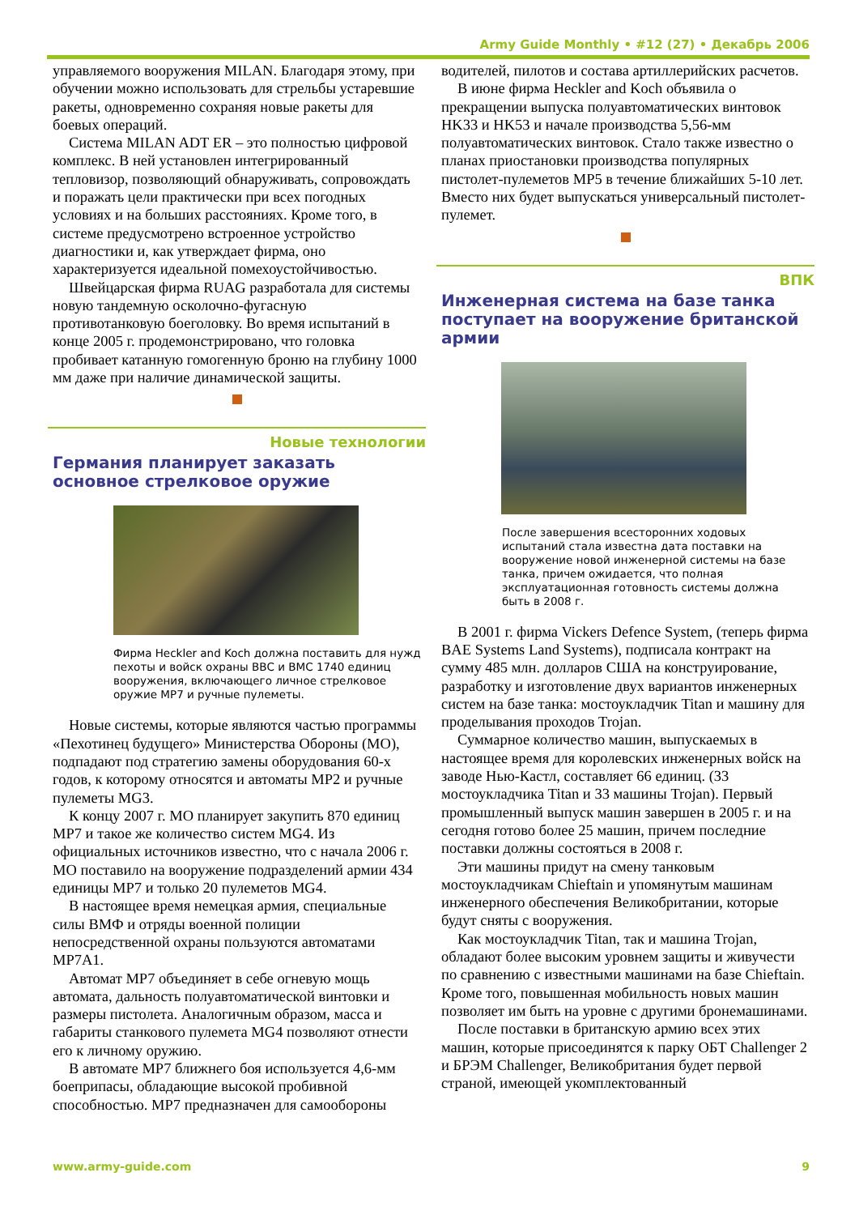Army Guide Monthly • #12 (27) • Декабрь 2006
управляемого вооружения MILAN. Благодаря этому, при обучении можно использовать для стрельбы устаревшие ракеты, одновременно сохраняя новые ракеты для боевых операций.
Система MILAN ADT ER – это полностью цифровой комплекс. В ней установлен интегрированный тепловизор, позволяющий обнаруживать, сопровождать и поражать цели практически при всех погодных условиях и на больших расстояниях. Кроме того, в системе предусмотрено встроенное устройство диагностики и, как утверждает фирма, оно характеризуется идеальной помехоустойчивостью.
Швейцарская фирма RUAG разработала для системы новую тандемную осколочно-фугасную противотанковую боеголовку. Во время испытаний в конце 2005 г. продемонстрировано, что головка пробивает катанную гомогенную броню на глубину 1000 мм даже при наличие динамической защиты.
Новые технологии
Германия планирует заказать основное стрелковое оружие
Фирма Heckler and Koch должна поставить для нужд пехоты и войск охраны ВВС и ВМС 1740 единиц вооружения, включающего личное стрелковое оружие MP7 и ручные пулеметы.
Новые системы, которые являются частью программы «Пехотинец будущего» Министерства Обороны (МО), подпадают под стратегию замены оборудования 60-х годов, к которому относятся и автоматы MP2 и ручные пулеметы MG3.
К концу 2007 г. МО планирует закупить 870 единиц MP7 и такое же количество систем MG4. Из официальных источников известно, что с начала 2006 г. МО поставило на вооружение подразделений армии 434 единицы MP7 и только 20 пулеметов MG4.
В настоящее время немецкая армия, специальные силы ВМФ и отряды военной полиции непосредственной охраны пользуются автоматами MP7A1.
Автомат MP7 объединяет в себе огневую мощь автомата, дальность полуавтоматической винтовки и размеры пистолета. Аналогичным образом, масса и габариты станкового пулемета MG4 позволяют отнести его к личному оружию.
В автомате MP7 ближнего боя используется 4,6-мм боеприпасы, обладающие высокой пробивной способностью. MP7 предназначен для самообороны
водителей, пилотов и состава артиллерийских расчетов.
В июне фирма Heckler and Koch объявила о прекращении выпуска полуавтоматических винтовок HK33 и HK53 и начале производства 5,56-мм полуавтоматических винтовок. Стало также известно о планах приостановки производства популярных пистолет-пулеметов MP5 в течение ближайших 5-10 лет. Вместо них будет выпускаться универсальный пистолет-пулемет.
ВПК
Инженерная система на базе танка поступает на вооружение британской армии
После завершения всесторонних ходовых испытаний стала известна дата поставки на вооружение новой инженерной системы на базе танка, причем ожидается, что полная эксплуатационная готовность системы должна быть в 2008 г.
В 2001 г. фирма Vickers Defence System, (теперь фирма BAE Systems Land Systems), подписала контракт на сумму 485 млн. долларов США на конструирование, разработку и изготовление двух вариантов инженерных систем на базе танка: мостоукладчик Titan и машину для проделывания проходов Trojan.
Суммарное количество машин, выпускаемых в настоящее время для королевских инженерных войск на заводе Нью-Кастл, составляет 66 единиц. (33 мостоукладчика Titan и 33 машины Trojan). Первый промышленный выпуск машин завершен в 2005 г. и на сегодня готово более 25 машин, причем последние поставки должны состояться в 2008 г.
Эти машины придут на смену танковым мостоукладчикам Chieftain и упомянутым машинам инженерного обеспечения Великобритании, которые будут сняты с вооружения.
Как мостоукладчик Titan, так и машина Trojan, обладают более высоким уровнем защиты и живучести по сравнению с известными машинами на базе Chieftain. Кроме того, повышенная мобильность новых машин позволяет им быть на уровне с другими бронемашинами.
После поставки в британскую армию всех этих машин, которые присоединятся к парку ОБТ Challenger 2 и БРЭМ Challenger, Великобритания будет первой страной, имеющей укомплектованный
www.army-guide.com 9